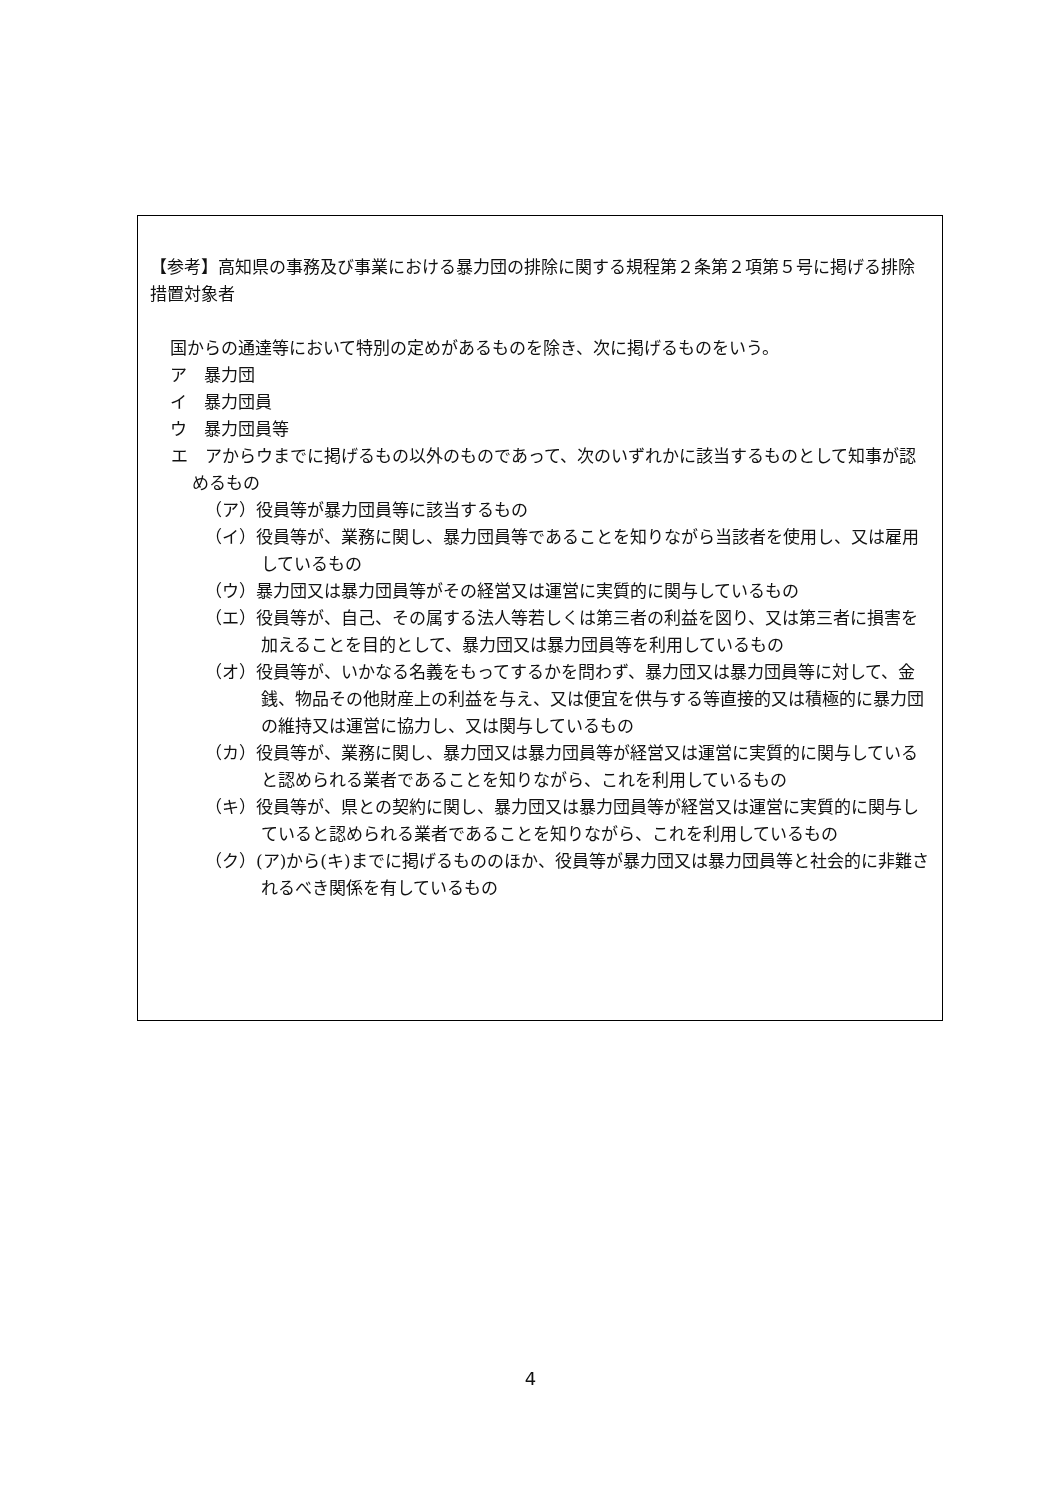【参考】高知県の事務及び事業における暴力団の排除に関する規程第２条第２項第５号に掲げる排除措置対象者
国からの通達等において特別の定めがあるものを除き、次に掲げるものをいう。
ア　暴力団
イ　暴力団員
ウ　暴力団員等
エ　アからウまでに掲げるもの以外のものであって、次のいずれかに該当するものとして知事が認めるもの
（ア）役員等が暴力団員等に該当するもの
（イ）役員等が、業務に関し、暴力団員等であることを知りながら当該者を使用し、又は雇用しているもの
（ウ）暴力団又は暴力団員等がその経営又は運営に実質的に関与しているもの
（エ）役員等が、自己、その属する法人等若しくは第三者の利益を図り、又は第三者に損害を加えることを目的として、暴力団又は暴力団員等を利用しているもの
（オ）役員等が、いかなる名義をもってするかを問わず、暴力団又は暴力団員等に対して、金銭、物品その他財産上の利益を与え、又は便宜を供与する等直接的又は積極的に暴力団の維持又は運営に協力し、又は関与しているもの
（カ）役員等が、業務に関し、暴力団又は暴力団員等が経営又は運営に実質的に関与していると認められる業者であることを知りながら、これを利用しているもの
（キ）役員等が、県との契約に関し、暴力団又は暴力団員等が経営又は運営に実質的に関与していると認められる業者であることを知りながら、これを利用しているもの
（ク）(ア)から(キ)までに掲げるもののほか、役員等が暴力団又は暴力団員等と社会的に非難されるべき関係を有しているもの
4